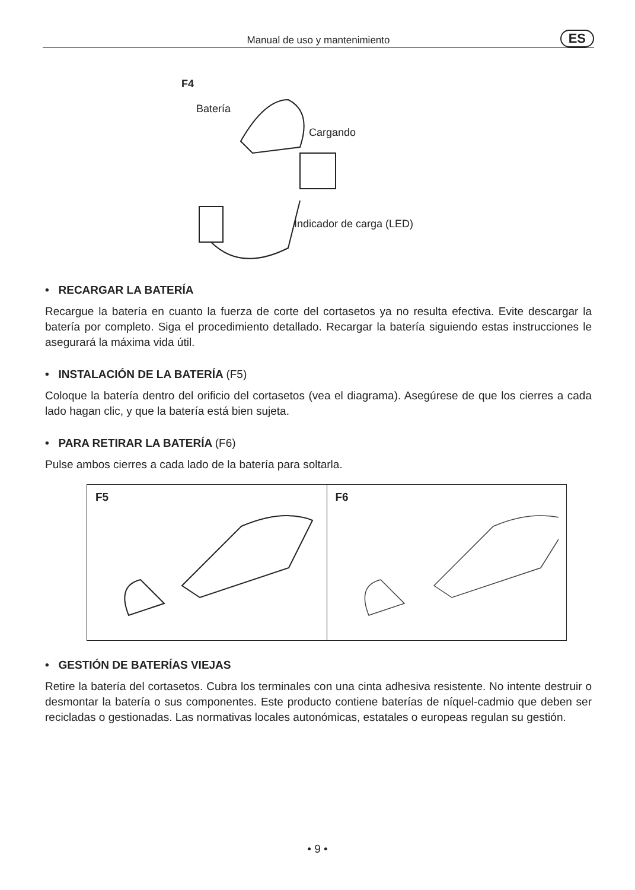Manual de uso y mantenimiento ES
F4
Batería
Cargando
Indicador de carga (LED)
• RECARGAR LA BATERÍA
Recargue la batería en cuanto la fuerza de corte del cortasetos ya no resulta efectiva. Evite descargar la batería por completo. Siga el procedimiento detallado. Recargar la batería siguiendo estas instrucciones le asegurará la máxima vida útil.
• INSTALACIÓN DE LA BATERÍA (F5)
Coloque la batería dentro del orificio del cortasetos (vea el diagrama). Asegúrese de que los cierres a cada lado hagan clic, y que la batería está bien sujeta.
• PARA RETIRAR LA BATERÍA (F6)
Pulse ambos cierres a cada lado de la batería para soltarla.
F5 F6
• GESTIÓN DE BATERÍAS VIEJAS
Retire la batería del cortasetos. Cubra los terminales con una cinta adhesiva resistente. No intente destruir o desmontar la batería o sus componentes. Este producto contiene baterías de níquel-cadmio que deben ser recicladas o gestionadas. Las normativas locales autonómicas, estatales o europeas regulan su gestión.
• 9 •